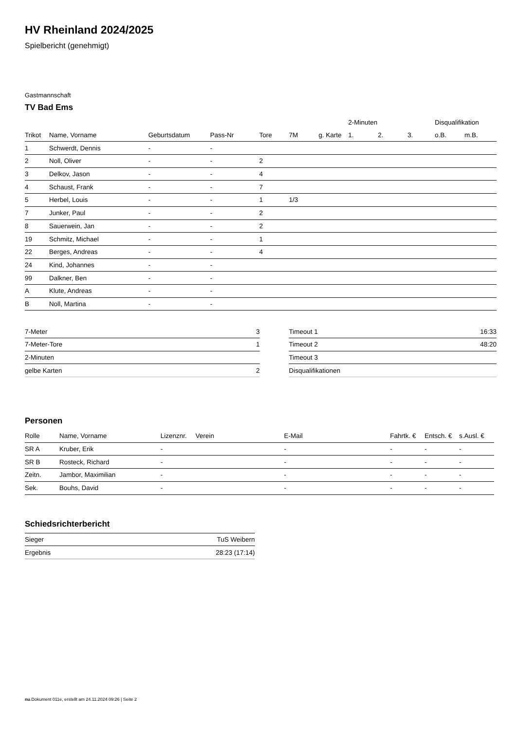HV Rheinland 2024/2025
Spielbericht (genehmigt)
Gastmannschaft
TV Bad Ems
| | | | | | | | | 2-Minuten | | | Disqualifikation | |
| --- | --- | --- | --- | --- | --- | --- | --- | --- | --- | --- | --- | --- |
| Trikot | Name, Vorname | Geburtsdatum | Pass-Nr | Tore | 7M | g. Karte | | 1. | 2. | 3. | o.B. | m.B. |
| 1 | Schwerdt, Dennis | - | - | | | | | | | | | |
| 2 | Noll, Oliver | - | - | 2 | | | | | | | | |
| 3 | Delkov, Jason | - | - | 4 | | | | | | | | |
| 4 | Schaust, Frank | - | - | 7 | | | | | | | | |
| 5 | Herbel, Louis | - | - | 1 | 1/3 | | | | | | | |
| 7 | Junker, Paul | - | - | 2 | | | | | | | | |
| 8 | Sauerwein, Jan | - | - | 2 | | | | | | | | |
| 19 | Schmitz, Michael | - | - | 1 | | | | | | | | |
| 22 | Berges, Andreas | - | - | 4 | | | | | | | | |
| 24 | Kind, Johannes | - | - | | | | | | | | | |
| 99 | Dalkner, Ben | - | - | | | | | | | | | |
| A | Klute, Andreas | - | - | | | | | | | | | |
| B | Noll, Martina | - | - | | | | | | | | | |
| 7-Meter | 3 |
| 7-Meter-Tore | 1 |
| 2-Minuten | |
| gelbe Karten | 2 |
| Timeout 1 | 16:33 |
| Timeout 2 | 48:20 |
| Timeout 3 | |
| Disqualifikationen | |
Personen
| Rolle | Name, Vorname | Lizenznr. | Verein | E-Mail | Fahrtk. € | Entsch. € | s.Ausl. € |
| --- | --- | --- | --- | --- | --- | --- | --- |
| SR A | Kruber, Erik | - | | - | - | - | - |
| SR B | Rosteck, Richard | - | | - | - | - | - |
| Zeitn. | Jambor, Maximilian | - | | - | - | - | - |
| Sek. | Bouhs, David | - | | - | - | - | - |
Schiedsrichterbericht
| Sieger | TuS Weibern |
| Ergebnis | 28:23 (17:14) |
nu.Dokument 011e, erstellt am 24.11.2024 09:26 | Seite 2